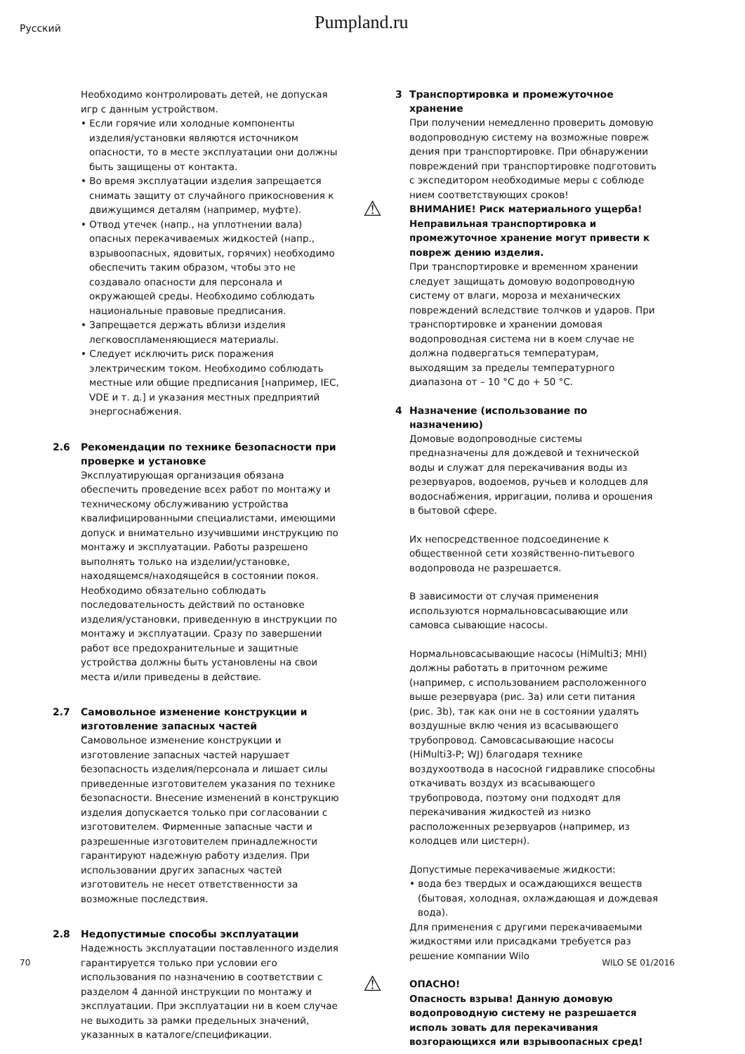Русский
Pumpland.ru
Необходимо контролировать детей, не допуская игр с данным устройством.
• Если горячие или холодные компоненты изделия/установки являются источником опасности, то в месте эксплуатации они должны быть защищены от контакта.
• Во время эксплуатации изделия запрещается снимать защиту от случайного прикосновения к движущимся деталям (например, муфте).
• Отвод утечек (напр., на уплотнении вала) опасных перекачиваемых жидкостей (напр., взрывоопасных, ядовитых, горячих) необходимо обеспечить таким образом, чтобы это не создавало опасности для персонала и окружающей среды. Необходимо соблюдать национальные правовые предписания.
• Запрещается держать вблизи изделия легковоспламеняющиеся материалы.
• Следует исключить риск поражения электрическим током. Необходимо соблюдать местные или общие предписания [например, IEC, VDE и т. д.] и указания местных предприятий энергоснабжения.
2.6 Рекомендации по технике безопасности при проверке и установке
Эксплуатирующая организация обязана обеспечить проведение всех работ по монтажу и техническому обслуживанию устройства квалифицированными специалистами, имеющими допуск и внимательно изучившими инструкцию по монтажу и эксплуатации. Работы разрешено выполнять только на изделии/установке, находящемся/находящейся в состоянии покоя. Необходимо обязательно соблюдать последовательность действий по остановке изделия/установки, приведенную в инструкции по монтажу и эксплуатации. Сразу по завершении работ все предохранительные и защитные устройства должны быть установлены на свои места и/или приведены в действие.
2.7 Самовольное изменение конструкции и изготовление запасных частей
Самовольное изменение конструкции и изготовление запасных частей нарушает безопасность изделия/персонала и лишает силы приведенные изготовителем указания по технике безопасности. Внесение изменений в конструкцию изделия допускается только при согласовании с изготовителем. Фирменные запасные части и разрешенные изготовителем принадлежности гарантируют надежную работу изделия. При использовании других запасных частей изготовитель не несет ответственности за возможные последствия.
2.8 Недопустимые способы эксплуатации
Надежность эксплуатации поставленного изделия гарантируется только при условии его использования по назначению в соответствии с разделом 4 данной инструкции по монтажу и эксплуатации. При эксплуатации ни в коем случае не выходить за рамки предельных значений, указанных в каталоге/спецификации.
3 Транспортировка и промежуточное хранение
При получении немедленно проверить домовую водопроводную систему на возможные повреж дения при транспортировке. При обнаружении повреждений при транспортировке подготовить с экспедитором необходимые меры с соблюде нием соответствующих сроков!
⚠
ВНИМАНИЕ! Риск материального ущерба! Неправильная транспортировка и промежуточное хранение могут привести к повреж дению изделия.
При транспортировке и временном хранении следует защищать домовую водопроводную систему от влаги, мороза и механических повреждений вследствие толчков и ударов. При транспортировке и хранении домовая водопроводная система ни в коем случае не должна подвергаться температурам, выходящим за пределы температурного диапазона от – 10 °C до + 50 °C.
4 Назначение (использование по назначению)
Домовые водопроводные системы предназначены для дождевой и технической воды и служат для перекачивания воды из резервуаров, водоемов, ручьев и колодцев для водоснабжения, ирригации, полива и орошения в бытовой сфере.
Их непосредственное подсоединение к общественной сети хозяйственно-питьевого водопровода не разрешается.
В зависимости от случая применения используются нормальновсасывающие или самовса сывающие насосы.
Нормальновсасывающие насосы (HiMulti3; MHI) должны работать в приточном режиме (например, с использованием расположенного выше резервуара (рис. 3a) или сети питания (рис. 3b), так как они не в состоянии удалять воздушные вклю чения из всасывающего трубопровод. Самовсасывающие насосы (HiMulti3-P; WJ) благодаря технике воздухоотвода в насосной гидравлике способны откачивать воздух из всасывающего трубопровода, поэтому они подходят для перекачивания жидкостей из низко расположенных резервуаров (например, из колодцев или цистерн).
Допустимые перекачиваемые жидкости:
• вода без твердых и осаждающихся веществ (бытовая, холодная, охлаждающая и дождевая вода).
Для применения с другими перекачиваемыми жидкостями или присадками требуется раз решение компании Wilo
⚠
ОПАСНО!
Опасность взрыва! Данную домовую водопроводную систему не разрешается исполь зовать для перекачивания возгорающихся или взрывоопасных сред!
70 WILO SE 01/2016